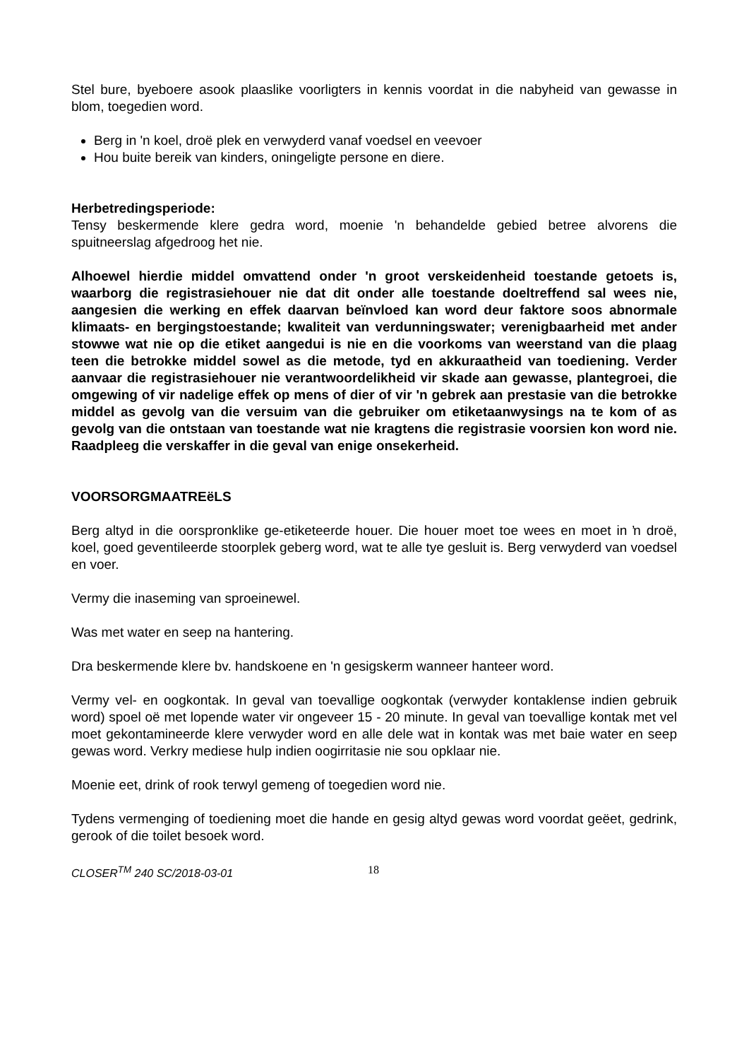Stel bure, byeboere asook plaaslike voorligters in kennis voordat in die nabyheid van gewasse in blom, toegedien word.
Berg in 'n koel, droë plek en verwyderd vanaf voedsel en veevoer
Hou buite bereik van kinders, oningeligte persone en diere.
Herbetredingsperiode:
Tensy beskermende klere gedra word, moenie 'n behandelde gebied betree alvorens die spuitneerslag afgedroog het nie.
Alhoewel hierdie middel omvattend onder 'n groot verskeidenheid toestande getoets is, waarborg die registrasiehouer nie dat dit onder alle toestande doeltreffend sal wees nie, aangesien die werking en effek daarvan beïnvloed kan word deur faktore soos abnormale klimaats- en bergingstoestande; kwaliteit van verdunningswater; verenigbaarheid met ander stowwe wat nie op die etiket aangedui is nie en die voorkoms van weerstand van die plaag teen die betrokke middel sowel as die metode, tyd en akkuraatheid van toediening. Verder aanvaar die registrasiehouer nie verantwoordelikheid vir skade aan gewasse, plantegroei, die omgewing of vir nadelige effek op mens of dier of vir 'n gebrek aan prestasie van die betrokke middel as gevolg van die versuim van die gebruiker om etiketaanwysings na te kom of as gevolg van die ontstaan van toestande wat nie kragtens die registrasie voorsien kon word nie. Raadpleeg die verskaffer in die geval van enige onsekerheid.
VOORSORGMAATREëLS
Berg altyd in die oorspronklike ge-etiketeerde houer. Die houer moet toe wees en moet in ŉ droë, koel, goed geventileerde stoorplek geberg word, wat te alle tye gesluit is. Berg verwyderd van voedsel en voer.
Vermy die inaseming van sproeinewel.
Was met water en seep na hantering.
Dra beskermende klere bv. handskoene en 'n gesigskerm wanneer hanteer word.
Vermy vel- en oogkontak. In geval van toevallige oogkontak (verwyder kontaklense indien gebruik word) spoel oë met lopende water vir ongeveer 15 - 20 minute. In geval van toevallige kontak met vel moet gekontamineerde klere verwyder word en alle dele wat in kontak was met baie water en seep gewas word. Verkry mediese hulp indien oogirritasie nie sou opklaar nie.
Moenie eet, drink of rook terwyl gemeng of toegedien word nie.
Tydens vermenging of toediening moet die hande en gesig altyd gewas word voordat geëet, gedrink, gerook of die toilet besoek word.
CLOSER<sup>TM</sup> 240 SC/2018-03-01 18